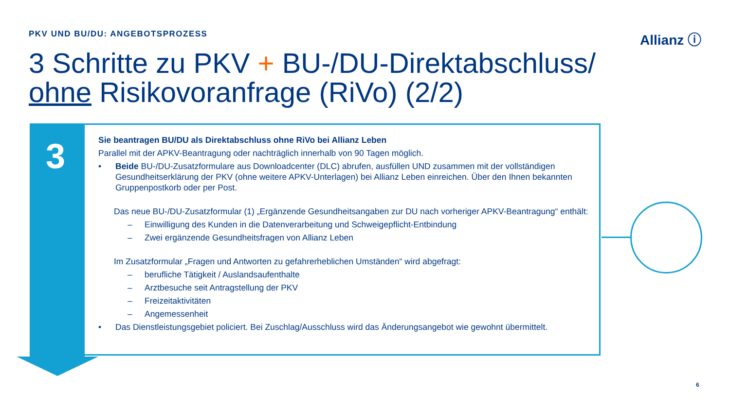PKV UND BU/DU: ANGEBOTSPROZESS Allianz ⓘ
3 Schritte zu PKV + BU-/DU-Direktabschluss/
ohne Risikovoranfrage (RiVo) (2/2)
3
Sie beantragen BU/DU als Direktabschluss ohne RiVo bei Allianz Leben
Parallel mit der APKV-Beantragung oder nachträglich innerhalb von 90 Tagen möglich.
• Beide BU-/DU-Zusatzformulare aus Downloadcenter (DLC) abrufen, ausfüllen UND zusammen mit der vollständigen Gesundheitserklärung der PKV (ohne weitere APKV-Unterlagen) bei Allianz Leben einreichen. Über den Ihnen bekannten Gruppenpostkorb oder per Post.
Das neue BU-/DU-Zusatzformular (1) „Ergänzende Gesundheitsangaben zur DU nach vorheriger APKV-Beantragung“ enthält:
– Einwilligung des Kunden in die Datenverarbeitung und Schweigepflicht-Entbindung
– Zwei ergänzende Gesundheitsfragen von Allianz Leben
Im Zusatzformular „Fragen und Antworten zu gefahrerheblichen Umständen“ wird abgefragt:
– berufliche Tätigkeit / Auslandsaufenthalte
– Arztbesuche seit Antragstellung der PKV
– Freizeitaktivitäten
– Angemessenheit
• Das Dienstleistungsgebiet policiert. Bei Zuschlag/Ausschluss wird das Änderungsangebot wie gewohnt übermittelt.
6